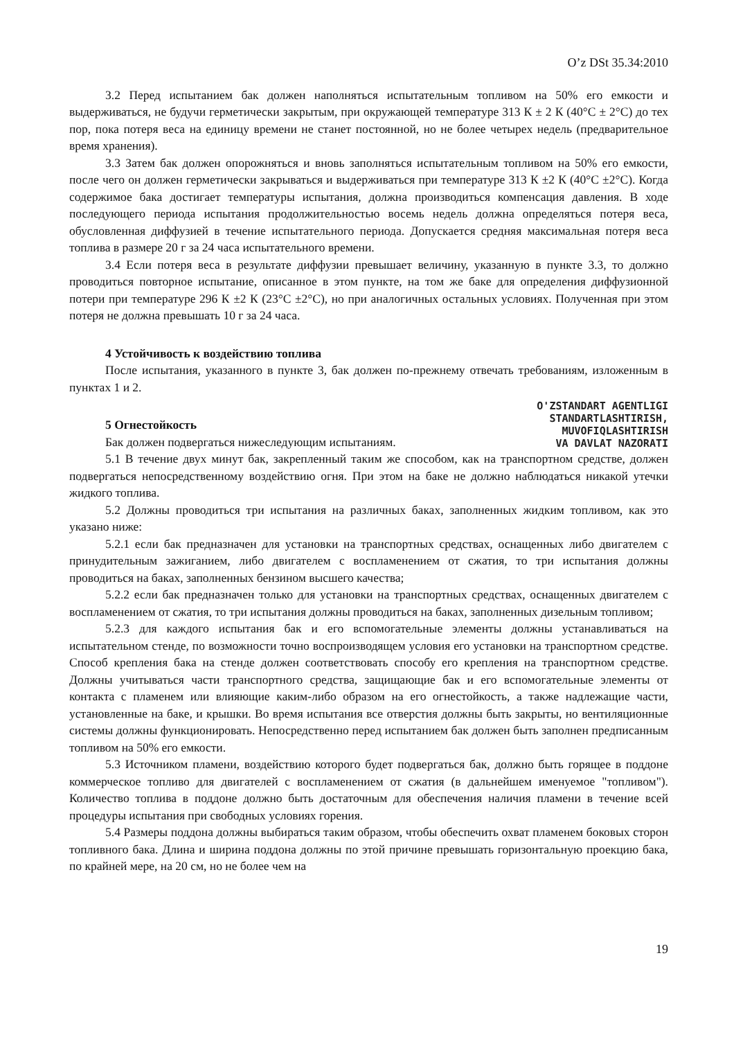O’z DSt 35.34:2010
3.2 Перед испытанием бак должен наполняться испытательным топливом на 50% его емкости и выдерживаться, не будучи герметически закрытым, при окружающей температуре 313 К ± 2 К (40°С ± 2°С) до тех пор, пока потеря веса на единицу времени не станет постоянной, но не более четырех недель (предварительное время хранения).
3.3 Затем бак должен опорожняться и вновь заполняться испытательным топливом на 50% его емкости, после чего он должен герметически закрываться и выдерживаться при температуре 313 К ±2 К (40°С ±2°С). Когда содержимое бака достигает температуры испытания, должна производиться компенсация давления. В ходе последующего периода испытания продолжительностью восемь недель должна определяться потеря веса, обусловленная диффузией в течение испытательного периода. Допускается средняя максимальная потеря веса топлива в размере 20 г за 24 часа испытательного времени.
3.4 Если потеря веса в результате диффузии превышает величину, указанную в пункте 3.3, то должно проводиться повторное испытание, описанное в этом пункте, на том же баке для определения диффузионной потери при температуре 296 К ±2 К (23°С ±2°С), но при аналогичных остальных условиях. Полученная при этом потеря не должна превышать 10 г за 24 часа.
4 Устойчивость к воздействию топлива
После испытания, указанного в пункте 3, бак должен по-прежнему отвечать требованиям, изложенным в пунктах 1 и 2.
O'ZSTANDART AGENTLIGI
STANDARTLASHTIRISH,
MUVOFIQLASHTIRISH
VA DAVLAT NAZORATI
5 Огнестойкость
Бак должен подвергаться нижеследующим испытаниям.
5.1 В течение двух минут бак, закрепленный таким же способом, как на транспортном средстве, должен подвергаться непосредственному воздействию огня. При этом на баке не должно наблюдаться никакой утечки жидкого топлива.
5.2 Должны проводиться три испытания на различных баках, заполненных жидким топливом, как это указано ниже:
5.2.1 если бак предназначен для установки на транспортных средствах, оснащенных либо двигателем с принудительным зажиганием, либо двигателем с воспламенением от сжатия, то три испытания должны проводиться на баках, заполненных бензином высшего качества;
5.2.2 если бак предназначен только для установки на транспортных средствах, оснащенных двигателем с воспламенением от сжатия, то три испытания должны проводиться на баках, заполненных дизельным топливом;
5.2.3 для каждого испытания бак и его вспомогательные элементы должны устанавливаться на испытательном стенде, по возможности точно воспроизводящем условия его установки на транспортном средстве. Способ крепления бака на стенде должен соответствовать способу его крепления на транспортном средстве. Должны учитываться части транспортного средства, защищающие бак и его вспомогательные элементы от контакта с пламенем или влияющие каким-либо образом на его огнестойкость, а также надлежащие части, установленные на баке, и крышки. Во время испытания все отверстия должны быть закрыты, но вентиляционные системы должны функционировать. Непосредственно перед испытанием бак должен быть заполнен предписанным топливом на 50% его емкости.
5.3 Источником пламени, воздействию которого будет подвергаться бак, должно быть горящее в поддоне коммерческое топливо для двигателей с воспламенением от сжатия (в дальнейшем именуемое "топливом"). Количество топлива в поддоне должно быть достаточным для обеспечения наличия пламени в течение всей процедуры испытания при свободных условиях горения.
5.4 Размеры поддона должны выбираться таким образом, чтобы обеспечить охват пламенем боковых сторон топливного бака. Длина и ширина поддона должны по этой причине превышать горизонтальную проекцию бака, по крайней мере, на 20 см, но не более чем на
19